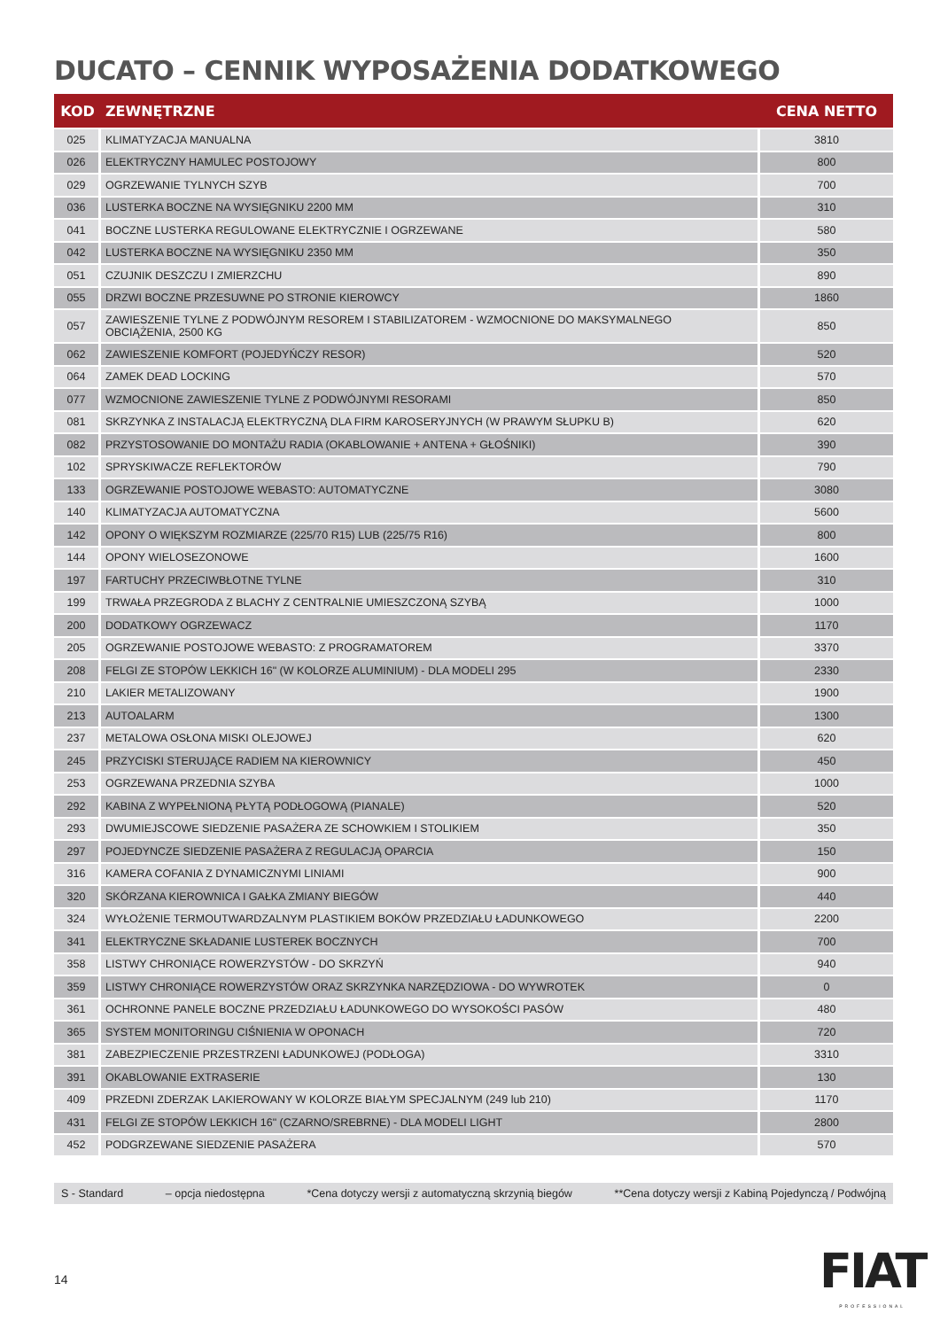DUCATO – CENNIK WYPOSAŻENIA DODATKOWEGO
| KOD | ZEWNĘTRZNE | CENA NETTO |
| --- | --- | --- |
| 025 | KLIMATYZACJA MANUALNA | 3810 |
| 026 | ELEKTRYCZNY HAMULEC POSTOJOWY | 800 |
| 029 | OGRZEWANIE TYLNYCH SZYB | 700 |
| 036 | LUSTERKA BOCZNE NA WYSIĘGNIKU 2200 MM | 310 |
| 041 | BOCZNE LUSTERKA REGULOWANE ELEKTRYCZNIE I OGRZEWANE | 580 |
| 042 | LUSTERKA BOCZNE NA WYSIĘGNIKU 2350 MM | 350 |
| 051 | CZUJNIK DESZCZU I ZMIERZCHU | 890 |
| 055 | DRZWI BOCZNE PRZESUWNE PO STRONIE KIEROWCY | 1860 |
| 057 | ZAWIESZENIE TYLNE Z PODWÓJNYM RESOREM I STABILIZATOREM - WZMOCNIONE DO MAKSYMALNEGO OBCIĄŻENIA, 2500 KG | 850 |
| 062 | ZAWIESZENIE KOMFORT (POJEDYŃCZY RESOR) | 520 |
| 064 | ZAMEK DEAD LOCKING | 570 |
| 077 | WZMOCNIONE ZAWIESZENIE TYLNE Z PODWÓJNYMI RESORAMI | 850 |
| 081 | SKRZYNKA Z INSTALACJĄ ELEKTRYCZNĄ DLA FIRM KAROSERYJNYCH (W PRAWYM SŁUPKU B) | 620 |
| 082 | PRZYSTOSOWANIE DO MONTAŻU RADIA (OKABLOWANIE + ANTENA + GŁOŚNIKI) | 390 |
| 102 | SPRYSKIWACZE REFLEKTORÓW | 790 |
| 133 | OGRZEWANIE POSTOJOWE WEBASTO: AUTOMATYCZNE | 3080 |
| 140 | KLIMATYZACJA AUTOMATYCZNA | 5600 |
| 142 | OPONY O WIĘKSZYM ROZMIARZE (225/70 R15) LUB (225/75 R16) | 800 |
| 144 | OPONY WIELOSEZONOWE | 1600 |
| 197 | FARTUCHY PRZECIWBŁOTNE TYLNE | 310 |
| 199 | TRWAŁA PRZEGRODA Z BLACHY Z CENTRALNIE UMIESZCZONĄ SZYBĄ | 1000 |
| 200 | DODATKOWY OGRZEWACZ | 1170 |
| 205 | OGRZEWANIE POSTOJOWE WEBASTO: Z PROGRAMATOREM | 3370 |
| 208 | FELGI ZE STOPÓW LEKKICH 16" (W KOLORZE ALUMINIUM) - DLA MODELI 295 | 2330 |
| 210 | LAKIER METALIZOWANY | 1900 |
| 213 | AUTOALARM | 1300 |
| 237 | METALOWA OSŁONA MISKI OLEJOWEJ | 620 |
| 245 | PRZYCISKI STERUJĄCE RADIEM NA KIEROWNICY | 450 |
| 253 | OGRZEWANA PRZEDNIA SZYBA | 1000 |
| 292 | KABINA Z WYPEŁNIONĄ PŁYTĄ PODŁOGOWĄ (PIANALE) | 520 |
| 293 | DWUMIEJSCOWE SIEDZENIE PASAŻERA ZE SCHOWKIEM I STOLIKIEM | 350 |
| 297 | POJEDYNCZE SIEDZENIE PASAŻERA Z REGULACJĄ OPARCIA | 150 |
| 316 | KAMERA COFANIA Z DYNAMICZNYMI LINIAMI | 900 |
| 320 | SKÓRZANA KIEROWNICA I GAŁKA ZMIANY BIEGÓW | 440 |
| 324 | WYŁOŻENIE TERMOUTWARDZALNYM PLASTIKIEM BOKÓW PRZEDZIAŁU ŁADUNKOWEGO | 2200 |
| 341 | ELEKTRYCZNE SKŁADANIE LUSTEREK BOCZNYCH | 700 |
| 358 | LISTWY CHRONIĄCE ROWERZYSTÓW - DO SKRZYŃ | 940 |
| 359 | LISTWY CHRONIĄCE ROWERZYSTÓW ORAZ SKRZYNKA NARZĘDZIOWA - DO WYWROTEK | 0 |
| 361 | OCHRONNE PANELE BOCZNE PRZEDZIAŁU ŁADUNKOWEGO DO WYSOKOŚCI PASÓW | 480 |
| 365 | SYSTEM MONITORINGU CIŚNIENIA W OPONACH | 720 |
| 381 | ZABEZPIECZENIE PRZESTRZENI ŁADUNKOWEJ (PODŁOGA) | 3310 |
| 391 | OKABLOWANIE EXTRASERIE | 130 |
| 409 | PRZEDNI ZDERZAK LAKIEROWANY W KOLORZE BIAŁYM SPECJALNYM (249 lub 210) | 1170 |
| 431 | FELGI ZE STOPÓW LEKKICH 16" (CZARNO/SREBRNE) - DLA MODELI LIGHT | 2800 |
| 452 | PODGRZEWANE SIEDZENIE PASAŻERA | 570 |
S - Standard – opcja niedostępna *Cena dotyczy wersji z automatyczną skrzynią biegów **Cena dotyczy wersji z Kabiną Pojedynczą / Podwójną
14
FIAT
PROFESSIONAL